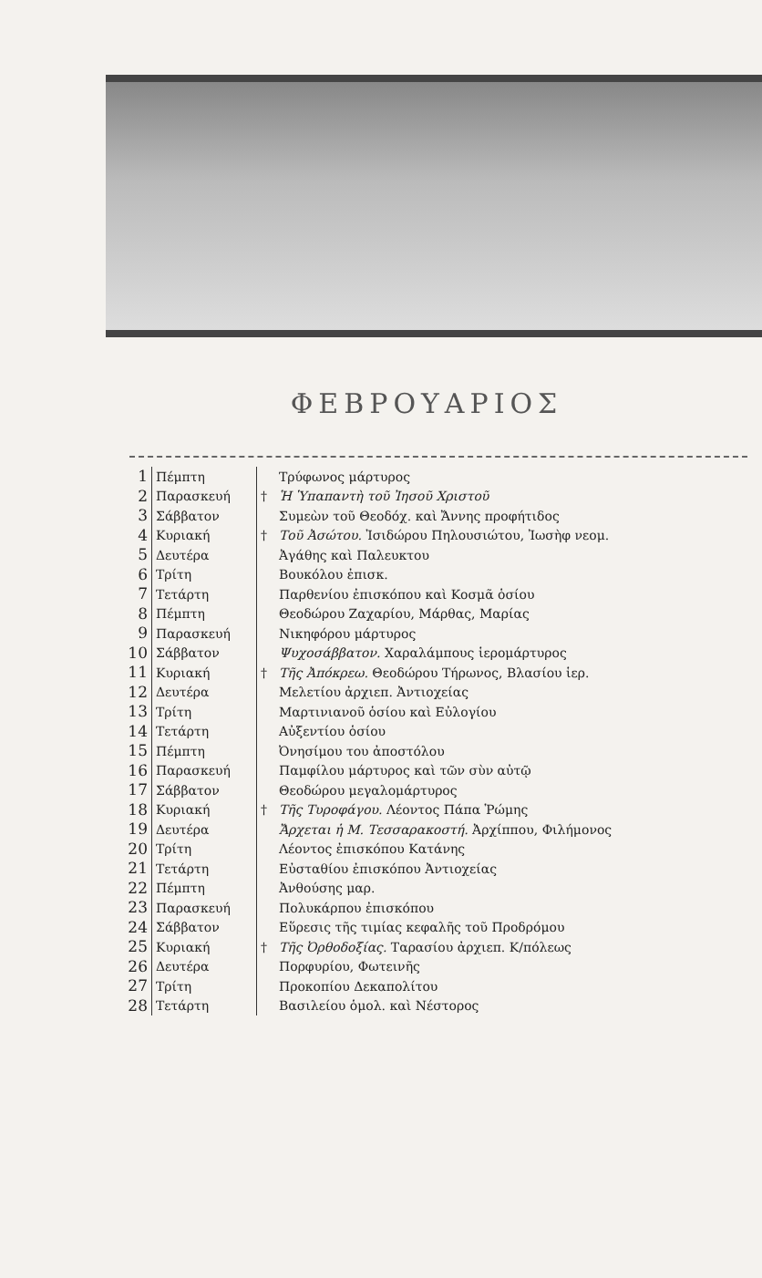ΦΕΒΡΟΥΑΡΙΟΣ
| 1 | Πέμπτη | | Τρύφωνος μάρτυρος |
| 2 | Παρασκευή | † | Ἡ Ὑπαπαντὴ τοῦ Ἰησοῦ Χριστοῦ |
| 3 | Σάββατον | | Συμεὼν τοῦ Θεοδόχ. καὶ Ἄννης προφήτιδος |
| 4 | Κυριακή | † | Τοῦ Ἀσώτου. Ἰσιδώρου Πηλουσιώτου, Ἰωσὴφ νεομ. |
| 5 | Δευτέρα | | Ἀγάθης καὶ Παλευκτου |
| 6 | Τρίτη | | Βουκόλου ἐπισκ. |
| 7 | Τετάρτη | | Παρθενίου ἐπισκόπου καὶ Κοσμᾶ ὁσίου |
| 8 | Πέμπτη | | Θεοδώρου Ζαχαρίου, Μάρθας, Μαρίας |
| 9 | Παρασκευή | | Νικηφόρου μάρτυρος |
| 10 | Σάββατον | | Ψυχοσάββατον. Χαραλάμπους ἱερομάρτυρος |
| 11 | Κυριακή | † | Τῆς Ἀπόκρεω. Θεοδώρου Τήρωνος, Βλασίου ἱερ. |
| 12 | Δευτέρα | | Μελετίου ἀρχιεπ. Ἀντιοχείας |
| 13 | Τρίτη | | Μαρτινιανοῦ ὁσίου καὶ Εὐλογίου |
| 14 | Τετάρτη | | Αὐξεντίου ὁσίου |
| 15 | Πέμπτη | | Ὀνησίμου του ἀποστόλου |
| 16 | Παρασκευή | | Παμφίλου μάρτυρος καὶ τῶν σὺν αὐτῷ |
| 17 | Σάββατον | | Θεοδώρου μεγαλομάρτυρος |
| 18 | Κυριακή | † | Τῆς Τυροφάγου. Λέοντος Πάπα Ῥώμης |
| 19 | Δευτέρα | | Ἄρχεται ἡ Μ. Τεσσαρακοστή. Ἀρχίππου, Φιλήμονος |
| 20 | Τρίτη | | Λέοντος ἐπισκόπου Κατάνης |
| 21 | Τετάρτη | | Εὐσταθίου ἐπισκόπου Ἀντιοχείας |
| 22 | Πέμπτη | | Ἀνθούσης μαρ. |
| 23 | Παρασκευή | | Πολυκάρπου ἐπισκόπου |
| 24 | Σάββατον | | Εὕρεσις τῆς τιμίας κεφαλῆς τοῦ Προδρόμου |
| 25 | Κυριακή | † | Τῆς Ὀρθοδοξίας. Ταρασίου ἀρχιεπ. Κ/πόλεως |
| 26 | Δευτέρα | | Πορφυρίου, Φωτεινῆς |
| 27 | Τρίτη | | Προκοπίου Δεκαπολίτου |
| 28 | Τετάρτη | | Βασιλείου ὁμολ. καὶ Νέστορος |